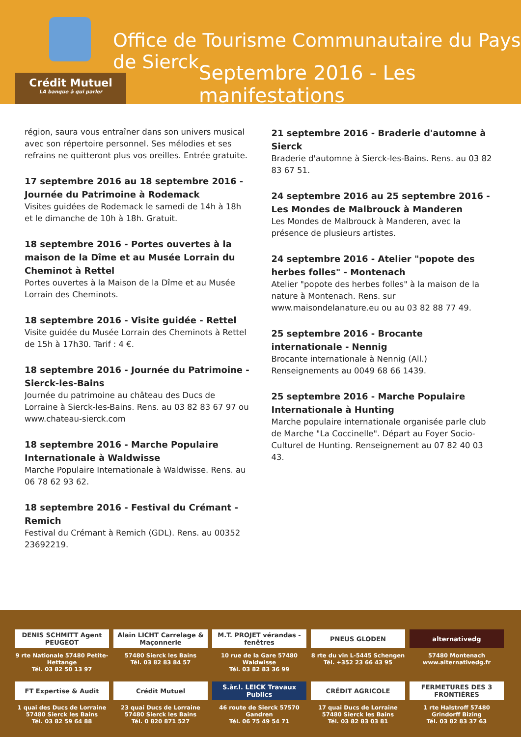Office de Tourisme Communautaire du Pays de Sierck
Septembre 2016 - Les manifestations
Crédit Mutuel
LA banque à qui parler
région, saura vous entraîner dans son univers musical avec son répertoire personnel. Ses mélodies et ses refrains ne quitteront plus vos oreilles. Entrée gratuite.
17 septembre 2016 au 18 septembre 2016 - Journée du Patrimoine à Rodemack
Visites guidées de Rodemack le samedi de 14h à 18h et le dimanche de 10h à 18h. Gratuit.
18 septembre 2016 - Portes ouvertes à la maison de la Dîme et au Musée Lorrain du Cheminot à Rettel
Portes ouvertes à la Maison de la Dîme et au Musée Lorrain des Cheminots.
18 septembre 2016 - Visite guidée - Rettel
Visite guidée du Musée Lorrain des Cheminots à Rettel de 15h à 17h30. Tarif : 4 €.
18 septembre 2016 - Journée du Patrimoine - Sierck-les-Bains
Journée du patrimoine au château des Ducs de Lorraine à Sierck-les-Bains. Rens. au 03 82 83 67 97 ou www.chateau-sierck.com
18 septembre 2016 - Marche Populaire Internationale à Waldwisse
Marche Populaire Internationale à Waldwisse. Rens. au 06 78 62 93 62.
18 septembre 2016 - Festival du Crémant - Remich
Festival du Crémant à Remich (GDL). Rens. au 00352 23692219.
21 septembre 2016 - Braderie d'automne à Sierck
Braderie d'automne à Sierck-les-Bains. Rens. au 03 82 83 67 51.
24 septembre 2016 au 25 septembre 2016 - Les Mondes de Malbrouck à Manderen
Les Mondes de Malbrouck à Manderen, avec la présence de plusieurs artistes.
24 septembre 2016 - Atelier "popote des herbes folles" - Montenach
Atelier "popote des herbes folles" à la maison de la nature à Montenach. Rens. sur www.maisondelanature.eu ou au 03 82 88 77 49.
25 septembre 2016 - Brocante internationale - Nennig
Brocante internationale à Nennig (All.) Renseignements au 0049 68 66 1439.
25 septembre 2016 - Marche Populaire Internationale à Hunting
Marche populaire internationale organisée parle club de Marche "La Coccinelle". Départ au Foyer Socio-Culturel de Hunting. Renseignement au 07 82 40 03 43.
DENIS SCHMITT Agent PEUGEOT
9 rte Nationale 57480 Petite-Hettange
Tél. 03 82 50 13 97
Alain LICHT Carrelage & Maçonnerie
57480 Sierck les Bains
Tél. 03 82 83 84 57
M.T. PROJET vérandas - fenêtres
10 rue de la Gare 57480 Waldwisse
Tél. 03 82 83 36 99
PNEUS GLODEN
8 rte du vin L-5445 Schengen
Tél. +352 23 66 43 95
alternativedg
57480 Montenach
www.alternativedg.fr
FT Expertise & Audit
1 quai des Ducs de Lorraine
57480 Sierck les Bains
Tél. 03 82 59 64 88
Crédit Mutuel
23 quai Ducs de Lorraine
57480 Sierck les Bains
Tél. 0 820 871 527
S.àr.l. LEICK Travaux Publics
46 route de Sierck 57570 Gandren
Tél. 06 75 49 54 71
CRÉDIT AGRICOLE
17 quai Ducs de Lorraine
57480 Sierck les Bains
Tél. 03 82 83 03 81
FERMETURES DES 3 FRONTIÈRES
1 rte Halstroff 57480 Grindorff Bizing
Tél. 03 82 83 37 63